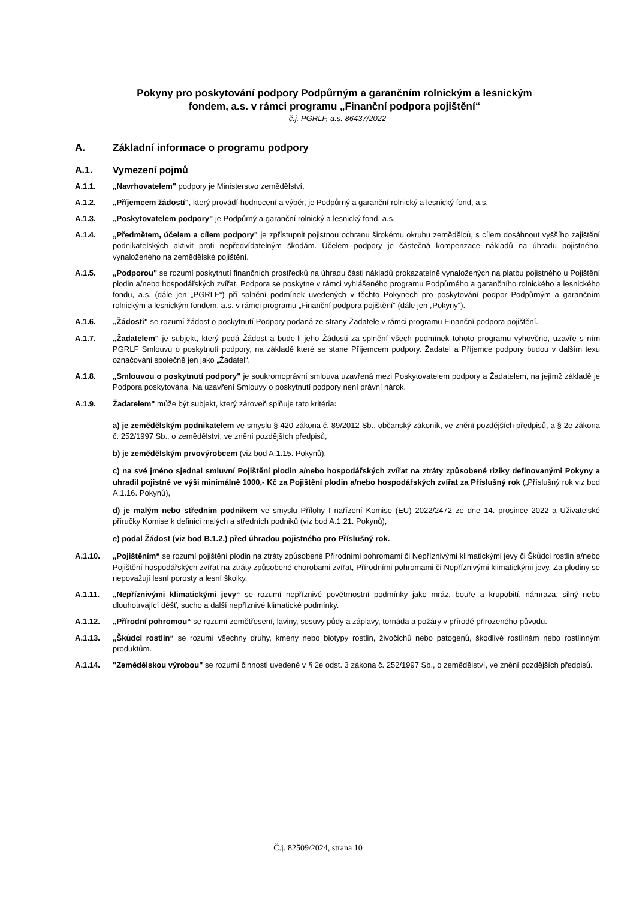Pokyny pro poskytování podpory Podpůrným a garančním rolnickým a lesnickým
fondem, a.s. v rámci programu „Finanční podpora pojištění“
č.j. PGRLF, a.s. 86437/2022
A. Základní informace o programu podpory
A.1. Vymezení pojmů
A.1.1. „Navrhovatelem" podpory je Ministerstvo zemědělství.
A.1.2. „Příjemcem žádostí", který provádí hodnocení a výběr, je Podpůrný a garanční rolnický a lesnický fond, a.s.
A.1.3. „Poskytovatelem podpory" je Podpůrný a garanční rolnický a lesnický fond, a.s.
A.1.4. „Předmětem, účelem a cílem podpory" je zpřístupnit pojistnou ochranu širokému okruhu zemědělců, s cílem dosáhnout vyššího zajištění podnikatelských aktivit proti nepředvídatelným škodám. Účelem podpory je částečná kompenzace nákladů na úhradu pojistného, vynaloženého na zemědělské pojištění.
A.1.5. „Podporou" se rozumí poskytnutí finančních prostředků na úhradu části nákladů prokazatelně vynaložených na platbu pojistného u Pojištění plodin a/nebo hospodářských zvířat. Podpora se poskytne v rámci vyhlášeného programu Podpůrného a garančního rolnického a lesnického fondu, a.s. (dále jen „PGRLF“) při splnění podmínek uvedených v těchto Pokynech pro poskytování podpor Podpůrným a garančním rolnickým a lesnickým fondem, a.s. v rámci programu „Finanční podpora pojištění“ (dále jen „Pokyny“).
A.1.6. „Žádostí" se rozumí žádost o poskytnutí Podpory podaná ze strany Žadatele v rámci programu Finanční podpora pojištění.
A.1.7. „Žadatelem" je subjekt, který podá Žádost a bude-li jeho Žádosti za splnění všech podmínek tohoto programu vyhověno, uzavře s ním PGRLF Smlouvu o poskytnutí podpory, na základě které se stane Příjemcem podpory. Žadatel a Příjemce podpory budou v dalším texu označováni společně jen jako „Žadatel“.
A.1.8. „Smlouvou o poskytnutí podpory" je soukromoprávní smlouva uzavřená mezi Poskytovatelem podpory a Žadatelem, na jejímž základě je Podpora poskytována. Na uzavření Smlouvy o poskytnutí podpory není právní nárok.
A.1.9. Žadatelem" může být subjekt, který zároveň splňuje tato kritéria:
a) je zemědělským podnikatelem ve smyslu § 420 zákona č. 89/2012 Sb., občanský zákoník, ve znění pozdějších předpisů, a § 2e zákona č. 252/1997 Sb., o zemědělství, ve znění pozdějších předpisů,
b) je zemědělským prvovýrobcem (viz bod A.1.15. Pokynů),
c) na své jméno sjednal smluvní Pojištění plodin a/nebo hospodářských zvířat na ztráty způsobené riziky definovanými Pokyny a uhradil pojistné ve výši minimálně 1000,- Kč za Pojištění plodin a/nebo hospodářských zvířat za Příslušný rok („Příslušný rok viz bod A.1.16. Pokynů),
d) je malým nebo středním podnikem ve smyslu Přílohy I nařízení Komise (EU) 2022/2472 ze dne 14. prosince 2022 a Uživatelské příručky Komise k definici malých a středních podniků (viz bod A.1.21. Pokynů),
e) podal Žádost (viz bod B.1.2.) před úhradou pojistného pro Příslušný rok.
A.1.10. „Pojištěním“ se rozumí pojištění plodin na ztráty způsobené Přírodními pohromami či Nepříznivými klimatickými jevy či Škůdci rostlin a/nebo Pojištění hospodářských zvířat na ztráty způsobené chorobami zvířat, Přírodními pohromami či Nepříznivými klimatickými jevy. Za plodiny se nepovažují lesní porosty a lesní školky.
A.1.11. „Nepříznivými klimatickými jevy“ se rozumí nepříznivé povětrnostní podmínky jako mráz, bouře a krupobití, námraza, silný nebo dlouhotrvající déšť, sucho a další nepříznivé klimatické podmínky.
A.1.12. „Přírodní pohromou“ se rozumí zemětřesení, laviny, sesuvy půdy a záplavy, tornáda a požáry v přírodě přirozeného původu.
A.1.13. „Škůdci rostlin“ se rozumí všechny druhy, kmeny nebo biotypy rostlin, živočichů nebo patogenů, škodlivé rostlinám nebo rostlinným produktům.
A.1.14. "Zemědělskou výrobou" se rozumí činnosti uvedené v § 2e odst. 3 zákona č. 252/1997 Sb., o zemědělství, ve znění pozdějších předpisů.
Č.j. 82509/2024, strana 10